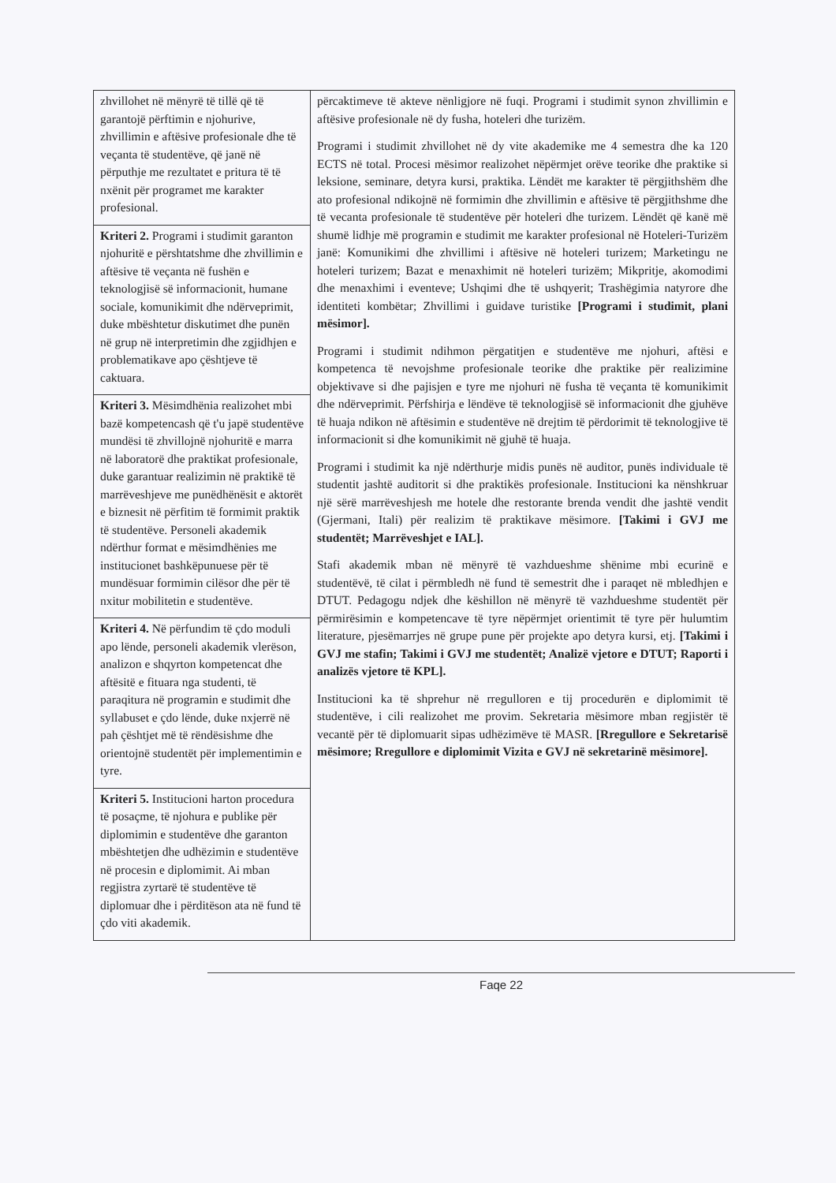| zhvillohet në mënyrë të tillë që të garantojë përftimin e njohurive, zhvillimin e aftësive profesionale dhe të veçanta të studentëve, që janë në përputhje me rezultatet e pritura të të nxënit për programet me karakter profesional. | përcaktimeve të akteve nënligjore në fuqi. Programi i studimit synon zhvillimin e aftësive profesionale në dy fusha, hoteleri dhe turizëm. Programi i studimit zhvillohet në dy vite akademike me 4 semestra dhe ka 120 ECTS në total. Procesi mësimor realizohet nëpërmjet orëve teorike dhe praktike si leksione, seminare, detyra kursi, praktika. Lëndët me karakter të përgjithshëm dhe ato profesional ndikojnë në formimin dhe zhvillimin e aftësive të përgjithshme dhe të vecanta profesionale të studentëve për hoteleri dhe turizem. Lëndët që kanë më shumë lidhje më programin e studimit me karakter profesional në Hoteleri-Turizëm janë: Komunikimi dhe zhvillimi i aftësive në hoteleri turizem; Marketingu ne hoteleri turizem; Bazat e menaxhimit në hoteleri turizëm; Mikpritje, akomodimi dhe menaxhimi i eventeve; Ushqimi dhe të ushqyerit; Trashëgimia natyrore dhe identiteti kombëtar; Zhvillimi i guidave turistike [Programi i studimit, plani mësimor]. Programi i studimit ndihmon përgatitjen e studentëve me njohuri, aftësi e kompetenca të nevojshme profesionale teorike dhe praktike për realizimine objektivave si dhe pajisjen e tyre me njohuri në fusha të veçanta të komunikimit dhe ndërveprimit. Përfshirja e lëndëve të teknologjisë së informacionit dhe gjuhëve të huaja ndikon në aftësimin e studentëve në drejtim të përdorimit të teknologjive të informacionit si dhe komunikimit në gjuhë të huaja. Programi i studimit ka një ndërthurje midis punës në auditor, punës individuale të studentit jashtë auditorit si dhe praktikës profesionale. Institucioni ka nënshkruar një sërë marrëveshjesh me hotele dhe restorante brenda vendit dhe jashtë vendit (Gjermani, Itali) për realizim të praktikave mësimore. [Takimi i GVJ me studentët; Marrëveshjet e IAL]. Stafi akademik mban në mënyrë të vazhdueshme shënime mbi ecurinë e studentëvë, të cilat i përmbledh në fund të semestrit dhe i paraqet në mbledhjen e DTUT. Pedagogu ndjek dhe këshillon në mënyrë të vazhdueshme studentët për përmirësimin e kompetencave të tyre nëpërmjet orientimit të tyre për hulumtim literature, pjesëmarrjes në grupe pune për projekte apo detyra kursi, etj. [Takimi i GVJ me stafin; Takimi i GVJ me studentët; Analizë vjetore e DTUT; Raporti i analizës vjetore të KPL]. Institucioni ka të shprehur në rregulloren e tij procedurën e diplomimit të studentëve, i cili realizohet me provim. Sekretaria mësimore mban regjistër të vecantë për të diplomuarit sipas udhëzimëve të MASR. [Rregullore e Sekretarisë mësimore; Rregullore e diplomimit Vizita e GVJ në sekretarinë mësimore]. |
| Kriteri 2. Programi i studimit garanton njohuritë e përshtatshme dhe zhvillimin e aftësive të veçanta në fushën e teknologjisë së informacionit, humane sociale, komunikimit dhe ndërveprimit, duke mbështetur diskutimet dhe punën në grup në interpretimin dhe zgjidhjen e problematikave apo çështjeve të caktuara. | |
| Kriteri 3. Mësimdhënia realizohet mbi bazë kompetencash që t'u japë studentëve mundësi të zhvillojnë njohuritë e marra në laboratorë dhe praktikat profesionale, duke garantuar realizimin në praktikë të marrëveshjeve me punëdhënësit e aktorët e biznesit në përfitim të formimit praktik të studentëve. Personeli akademik ndërthur format e mësimdhënies me institucionet bashkëpunuese për të mundësuar formimin cilësor dhe për të nxitur mobilitetin e studentëve. | |
| Kriteri 4. Në përfundim të çdo moduli apo lënde, personeli akademik vlerëson, analizon e shqyrton kompetencat dhe aftësitë e fituara nga studenti, të paraqitura në programin e studimit dhe syllabuset e çdo lënde, duke nxjerrë në pah çështjet më të rëndësishme dhe orientojnë studentët për implementimin e tyre. | |
| Kriteri 5. Institucioni harton procedura të posaçme, të njohura e publike për diplomimin e studentëve dhe garanton mbështetjen dhe udhëzimin e studentëve në procesin e diplomimit. Ai mban regjistra zyrtarë të studentëve të diplomuar dhe i përditëson ata në fund të çdo viti akademik. | |
Faqe 22